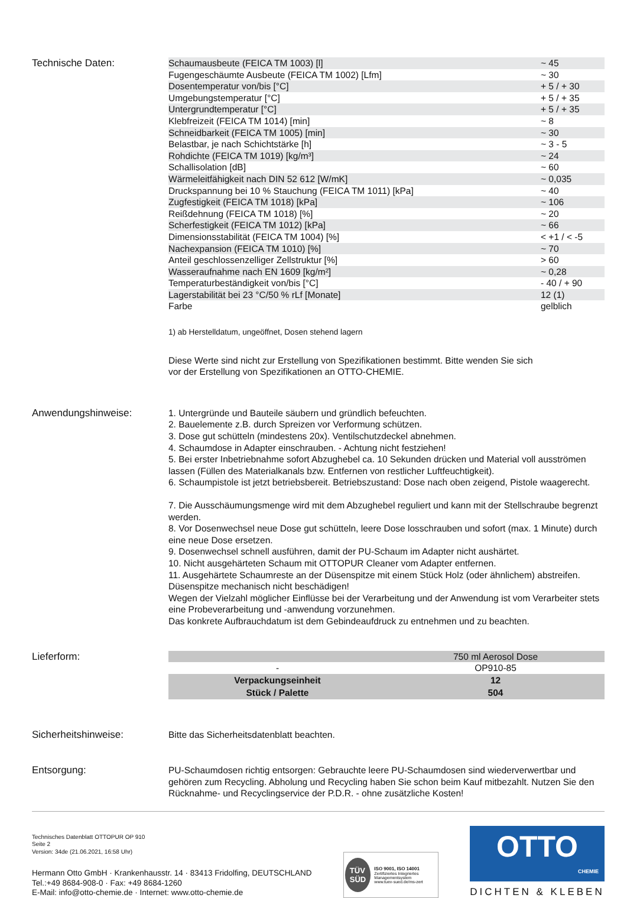Technische Daten:
| Schaumausbeute (FEICA TM 1003) [l] | ~ 45 |
| Fugengeschäumte Ausbeute (FEICA TM 1002) [Lfm] | ~ 30 |
| Dosentemperatur von/bis [°C] | + 5 / + 30 |
| Umgebungstemperatur [°C] | + 5 / + 35 |
| Untergrundtemperatur [°C] | + 5 / + 35 |
| Klebfreizeit (FEICA TM 1014) [min] | ~ 8 |
| Schneidbarkeit (FEICA TM 1005) [min] | ~ 30 |
| Belastbar, je nach Schichtstärke [h] | ~ 3 - 5 |
| Rohdichte (FEICA TM 1019) [kg/m³] | ~ 24 |
| Schallisolation [dB] | ~ 60 |
| Wärmeleitfähigkeit nach DIN 52 612 [W/mK] | ~ 0,035 |
| Druckspannung bei 10 % Stauchung (FEICA TM 1011) [kPa] | ~ 40 |
| Zugfestigkeit (FEICA TM 1018) [kPa] | ~ 106 |
| Reißdehnung (FEICA TM 1018) [%] | ~ 20 |
| Scherfestigkeit (FEICA TM 1012) [kPa] | ~ 66 |
| Dimensionsstabilität (FEICA TM 1004) [%] | < +1 / < -5 |
| Nachexpansion (FEICA TM 1010) [%] | ~ 70 |
| Anteil geschlossenzelliger Zellstruktur [%] | > 60 |
| Wasseraufnahme nach EN 1609 [kg/m²] | ~ 0,28 |
| Temperaturbeständigkeit von/bis [°C] | - 40 / + 90 |
| Lagerstabilität bei 23 °C/50 % rLf [Monate] | 12 (1) |
| Farbe | gelblich |
1) ab Herstelldatum, ungeöffnet, Dosen stehend lagern
Diese Werte sind nicht zur Erstellung von Spezifikationen bestimmt. Bitte wenden Sie sich
vor der Erstellung von Spezifikationen an OTTO-CHEMIE.
Anwendungshinweise:
1. Untergründe und Bauteile säubern und gründlich befeuchten.
2. Bauelemente z.B. durch Spreizen vor Verformung schützen.
3. Dose gut schütteln (mindestens 20x). Ventilschutzdeckel abnehmen.
4. Schaumdose in Adapter einschrauben. - Achtung nicht festziehen!
5. Bei erster Inbetriebnahme sofort Abzughebel ca. 10 Sekunden drücken und Material voll ausströmen lassen (Füllen des Materialkanals bzw. Entfernen von restlicher Luftfeuchtigkeit).
6. Schaumpistole ist jetzt betriebsbereit. Betriebszustand: Dose nach oben zeigend, Pistole waagerecht.
7. Die Ausschäumungsmenge wird mit dem Abzughebel reguliert und kann mit der Stellschraube begrenzt werden.
8. Vor Dosenwechsel neue Dose gut schütteln, leere Dose losschrauben und sofort (max. 1 Minute) durch eine neue Dose ersetzen.
9. Dosenwechsel schnell ausführen, damit der PU-Schaum im Adapter nicht aushärtet.
10. Nicht ausgehärteten Schaum mit OTTOPUR Cleaner vom Adapter entfernen.
11. Ausgehärtete Schaumreste an der Düsenspitze mit einem Stück Holz (oder ähnlichem) abstreifen. Düsenspitze mechanisch nicht beschädigen!
Wegen der Vielzahl möglicher Einflüsse bei der Verarbeitung und der Anwendung ist vom Verarbeiter stets eine Probeverarbeitung und -anwendung vorzunehmen.
Das konkrete Aufbrauchdatum ist dem Gebindeaufdruck zu entnehmen und zu beachten.
Lieferform:
| | 750 ml Aerosol Dose |
| - | OP910-85 |
| Verpackungseinheit | 12 |
| Stück / Palette | 504 |
Sicherheitshinweise:
Bitte das Sicherheitsdatenblatt beachten.
Entsorgung:
PU-Schaumdosen richtig entsorgen: Gebrauchte leere PU-Schaumdosen sind wiederverwertbar und gehören zum Recycling. Abholung und Recycling haben Sie schon beim Kauf mitbezahlt. Nutzen Sie den Rücknahme- und Recyclingservice der P.D.R. - ohne zusätzliche Kosten!
Technisches Datenblatt OTTOPUR OP 910
Seite 2
Version: 34de (21.06.2021, 16:58 Uhr)
Hermann Otto GmbH · Krankenhausstr. 14 · 83413 Fridolfing, DEUTSCHLAND
Tel.:+49 8684-908-0 · Fax: +49 8684-1260
E-Mail: info@otto-chemie.de · Internet: www.otto-chemie.de
TÜV
SÜD
ISO 9001, ISO 14001
Zertifiziertes Integriertes Managementsystem
www.tuev-sued.de/ms-zert
OTTO
CHEMIE
DICHTEN & KLEBEN